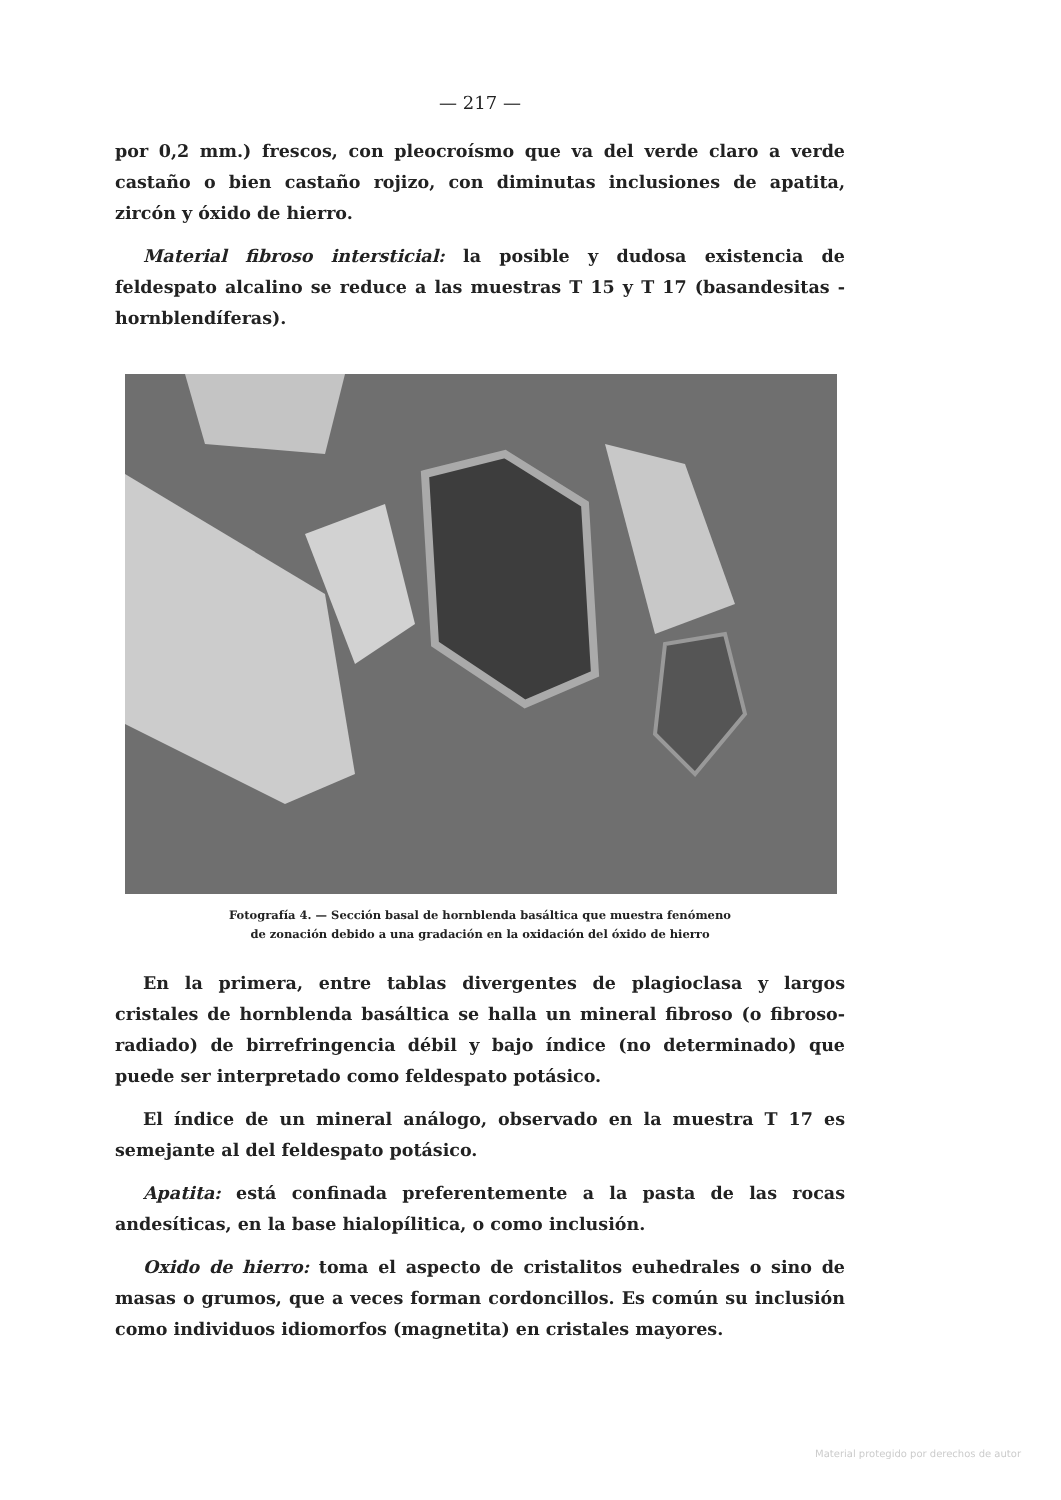— 217 —
por 0,2 mm.) frescos, con pleocroísmo que va del verde claro a verde castaño o bien castaño rojizo, con diminutas inclusiones de apatita, zircón y óxido de hierro.
Material fibroso intersticial: la posible y dudosa existencia de feldespato alcalino se reduce a las muestras T 15 y T 17 (basandesitas - hornblendíferas).
Fotografía 4. — Sección basal de hornblenda basáltica que muestra fenómeno
de zonación debido a una gradación en la oxidación del óxido de hierro
En la primera, entre tablas divergentes de plagioclasa y largos cristales de hornblenda basáltica se halla un mineral fibroso (o fibroso-radiado) de birrefringencia débil y bajo índice (no determinado) que puede ser interpretado como feldespato potásico.
El índice de un mineral análogo, observado en la muestra T 17 es semejante al del feldespato potásico.
Apatita: está confinada preferentemente a la pasta de las rocas andesíticas, en la base hialopílitica, o como inclusión.
Oxido de hierro: toma el aspecto de cristalitos euhedrales o sino de masas o grumos, que a veces forman cordoncillos. Es común su inclusión como individuos idiomorfos (magnetita) en cristales mayores.
Material protegido por derechos de autor